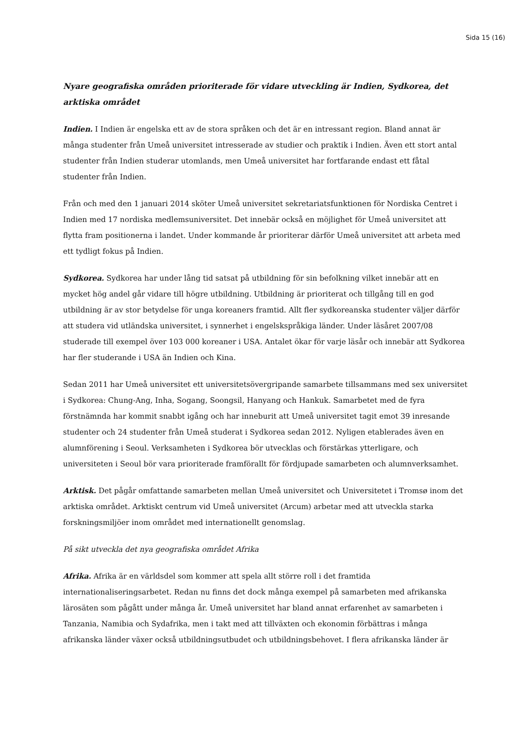Sida 15 (16)
Nyare geografiska områden prioriterade för vidare utveckling är Indien, Sydkorea, det arktiska området
Indien. I Indien är engelska ett av de stora språken och det är en intressant region. Bland annat är många studenter från Umeå universitet intresserade av studier och praktik i Indien. Även ett stort antal studenter från Indien studerar utomlands, men Umeå universitet har fortfarande endast ett fåtal studenter från Indien.
Från och med den 1 januari 2014 sköter Umeå universitet sekretariatsfunktionen för Nordiska Centret i Indien med 17 nordiska medlemsuniversitet. Det innebär också en möjlighet för Umeå universitet att flytta fram positionerna i landet. Under kommande år prioriterar därför Umeå universitet att arbeta med ett tydligt fokus på Indien.
Sydkorea. Sydkorea har under lång tid satsat på utbildning för sin befolkning vilket innebär att en mycket hög andel går vidare till högre utbildning. Utbildning är prioriterat och tillgång till en god utbildning är av stor betydelse för unga koreaners framtid. Allt fler sydkoreanska studenter väljer därför att studera vid utländska universitet, i synnerhet i engelskspråkiga länder. Under läsåret 2007/08 studerade till exempel över 103 000 koreaner i USA. Antalet ökar för varje läsår och innebär att Sydkorea har fler studerande i USA än Indien och Kina.
Sedan 2011 har Umeå universitet ett universitetsövergripande samarbete tillsammans med sex universitet i Sydkorea: Chung-Ang, Inha, Sogang, Soongsil, Hanyang och Hankuk. Samarbetet med de fyra förstnämnda har kommit snabbt igång och har inneburit att Umeå universitet tagit emot 39 inresande studenter och 24 studenter från Umeå studerat i Sydkorea sedan 2012. Nyligen etablerades även en alumnförening i Seoul. Verksamheten i Sydkorea bör utvecklas och förstärkas ytterligare, och universiteten i Seoul bör vara prioriterade framförallt för fördjupade samarbeten och alumnverksamhet.
Arktisk. Det pågår omfattande samarbeten mellan Umeå universitet och Universitetet i Tromsø inom det arktiska området. Arktiskt centrum vid Umeå universitet (Arcum) arbetar med att utveckla starka forskningsmiljöer inom området med internationellt genomslag.
På sikt utveckla det nya geografiska området Afrika
Afrika. Afrika är en världsdel som kommer att spela allt större roll i det framtida internationaliseringsarbetet. Redan nu finns det dock många exempel på samarbeten med afrikanska lärosäten som pågått under många år. Umeå universitet har bland annat erfarenhet av samarbeten i Tanzania, Namibia och Sydafrika, men i takt med att tillväxten och ekonomin förbättras i många afrikanska länder växer också utbildningsutbudet och utbildningsbehovet. I flera afrikanska länder är